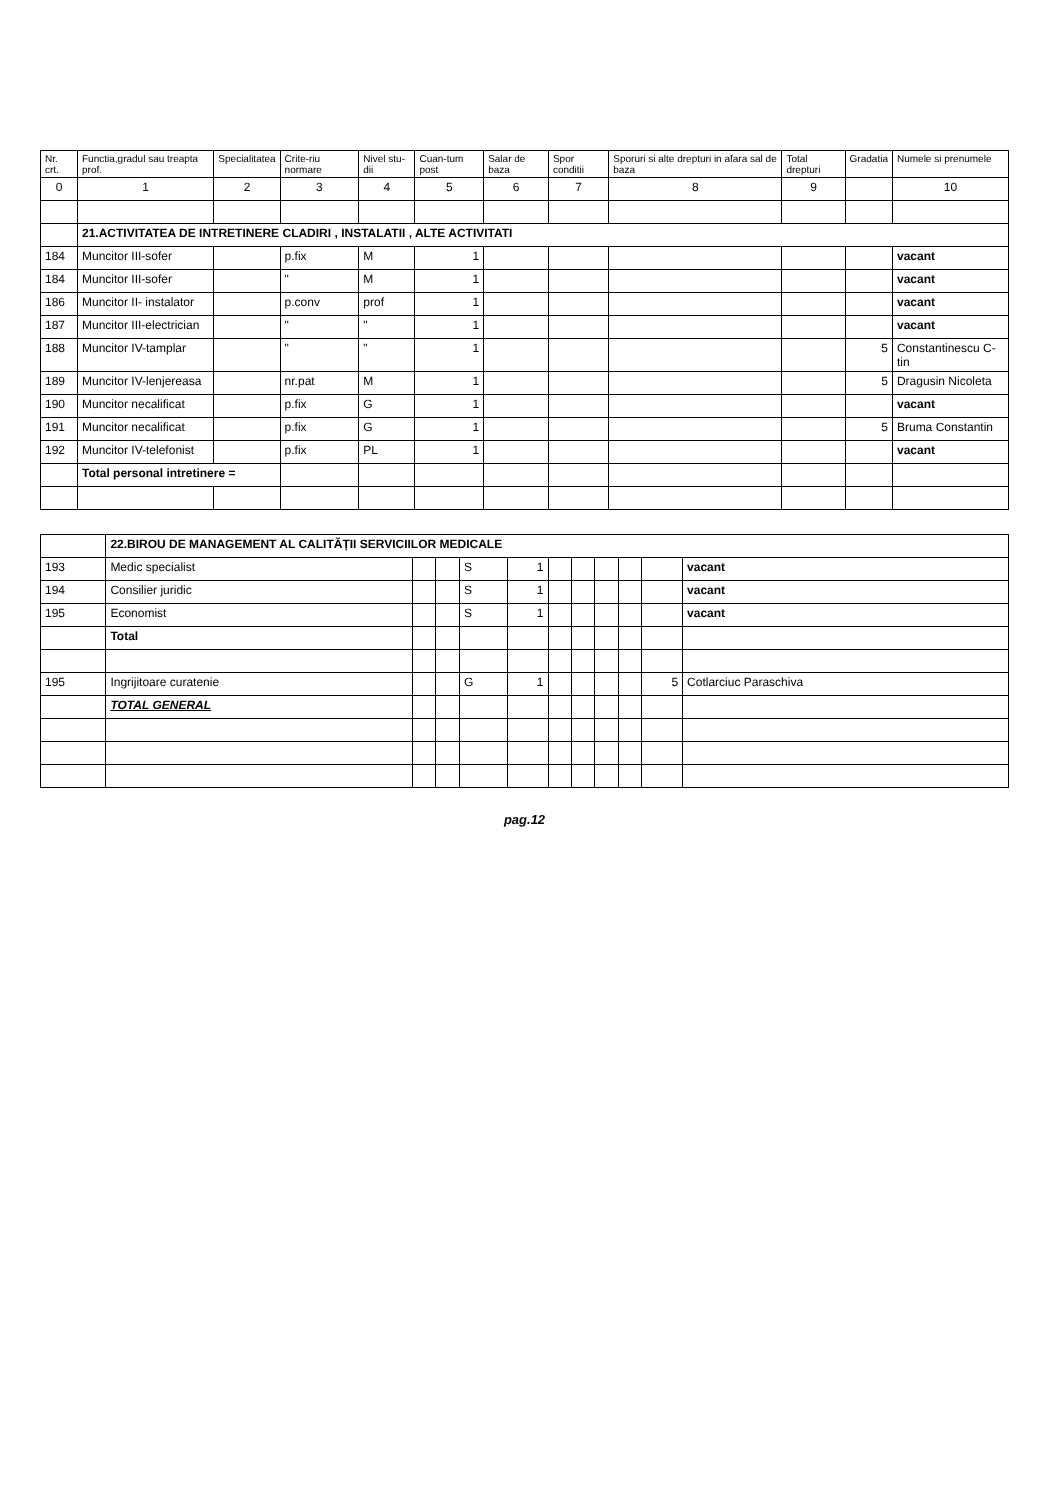| Nr. crt. | Functia,gradul sau treapta prof. | Specialitatea | Crite-riu normare | Nivel stu-dii | Cuan-tum post | Salar de baza | Spor conditii | Sporuri si alte drepturi in afara sal de baza | Total drepturi | Gradatia | Numele si prenumele |
| --- | --- | --- | --- | --- | --- | --- | --- | --- | --- | --- | --- |
| 0 | 1 | 2 | 3 | 4 | 5 | 6 | 7 | 8 | 9 | | 10 |
| | 21.ACTIVITATEA DE INTRETINERE CLADIRI , INSTALATII , ALTE ACTIVITATI | | | | | | | | | | |
| 184 | Muncitor III-sofer | | p.fix | M | 1 | | | | | | vacant |
| 184 | Muncitor III-sofer | | " | M | 1 | | | | | | vacant |
| 186 | Muncitor II- instalator | | p.conv | prof | 1 | | | | | | vacant |
| 187 | Muncitor III-electrician | | " | " | 1 | | | | | | vacant |
| 188 | Muncitor IV-tamplar | | " | " | 1 | | | | | 5 | Constantinescu C-tin |
| 189 | Muncitor IV-lenjereasa | | nr.pat | M | 1 | | | | | 5 | Dragusin Nicoleta |
| 190 | Muncitor necalificat | | p.fix | G | 1 | | | | | | vacant |
| 191 | Muncitor necalificat | | p.fix | G | 1 | | | | | 5 | Bruma Constantin |
| 192 | Muncitor IV-telefonist | | p.fix | PL | 1 | | | | | | vacant |
| | Total personal intretinere = | | | | | | | | | | |
| | 22.BIROU DE MANAGEMENT AL CALITĂȚII SERVICIILOR MEDICALE | | | | | | | | | | |
| 193 | Medic specialist | | | S | 1 | | | | | | vacant |
| 194 | Consilier juridic | | | S | 1 | | | | | | vacant |
| 195 | Economist | | | S | 1 | | | | | | vacant |
| | Total | | | | | | | | | | |
| 195 | Ingrijitoare curatenie | | | G | 1 | | | | | 5 | Cotlarciuc Paraschiva |
| | TOTAL GENERAL | | | | | | | | | | |
pag.12